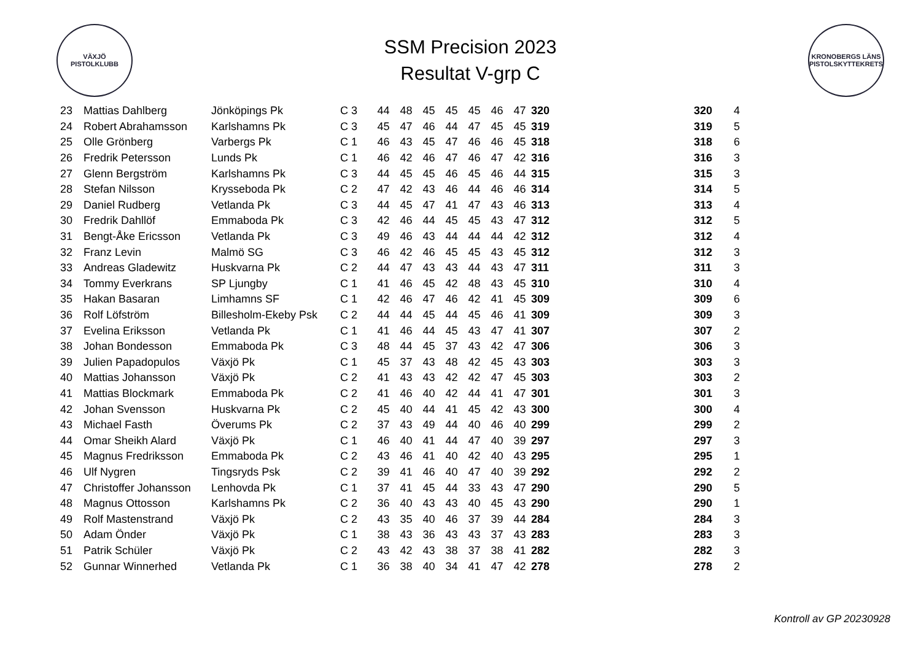VÄXJÖ
PISTOLKLUBB
SSM Precision 2023
Resultat V-grp C
KRONOBERGS LÄNS PISTOLSKYTTEKRETS
| 23 | Mattias Dahlberg | Jönköpings Pk | C 3 | 44 | 48 | 45 | 45 | 45 | 46 | 47 | 320 | | 320 | 4 |
| 24 | Robert Abrahamsson | Karlshamns Pk | C 3 | 45 | 47 | 46 | 44 | 47 | 45 | 45 | 319 | | 319 | 5 |
| 25 | Olle Grönberg | Varbergs Pk | C 1 | 46 | 43 | 45 | 47 | 46 | 46 | 45 | 318 | | 318 | 6 |
| 26 | Fredrik Petersson | Lunds Pk | C 1 | 46 | 42 | 46 | 47 | 46 | 47 | 42 | 316 | | 316 | 3 |
| 27 | Glenn Bergström | Karlshamns Pk | C 3 | 44 | 45 | 45 | 46 | 45 | 46 | 44 | 315 | | 315 | 3 |
| 28 | Stefan Nilsson | Krysseboda Pk | C 2 | 47 | 42 | 43 | 46 | 44 | 46 | 46 | 314 | | 314 | 5 |
| 29 | Daniel Rudberg | Vetlanda Pk | C 3 | 44 | 45 | 47 | 41 | 47 | 43 | 46 | 313 | | 313 | 4 |
| 30 | Fredrik Dahllöf | Emmaboda Pk | C 3 | 42 | 46 | 44 | 45 | 45 | 43 | 47 | 312 | | 312 | 5 |
| 31 | Bengt-Åke Ericsson | Vetlanda Pk | C 3 | 49 | 46 | 43 | 44 | 44 | 44 | 42 | 312 | | 312 | 4 |
| 32 | Franz Levin | Malmö SG | C 3 | 46 | 42 | 46 | 45 | 45 | 43 | 45 | 312 | | 312 | 3 |
| 33 | Andreas Gladewitz | Huskvarna Pk | C 2 | 44 | 47 | 43 | 43 | 44 | 43 | 47 | 311 | | 311 | 3 |
| 34 | Tommy Everkrans | SP Ljungby | C 1 | 41 | 46 | 45 | 42 | 48 | 43 | 45 | 310 | | 310 | 4 |
| 35 | Hakan Basaran | Limhamns SF | C 1 | 42 | 46 | 47 | 46 | 42 | 41 | 45 | 309 | | 309 | 6 |
| 36 | Rolf Löfström | Billesholm-Ekeby Psk | C 2 | 44 | 44 | 45 | 44 | 45 | 46 | 41 | 309 | | 309 | 3 |
| 37 | Evelina Eriksson | Vetlanda Pk | C 1 | 41 | 46 | 44 | 45 | 43 | 47 | 41 | 307 | | 307 | 2 |
| 38 | Johan Bondesson | Emmaboda Pk | C 3 | 48 | 44 | 45 | 37 | 43 | 42 | 47 | 306 | | 306 | 3 |
| 39 | Julien Papadopulos | Växjö Pk | C 1 | 45 | 37 | 43 | 48 | 42 | 45 | 43 | 303 | | 303 | 3 |
| 40 | Mattias Johansson | Växjö Pk | C 2 | 41 | 43 | 43 | 42 | 42 | 47 | 45 | 303 | | 303 | 2 |
| 41 | Mattias Blockmark | Emmaboda Pk | C 2 | 41 | 46 | 40 | 42 | 44 | 41 | 47 | 301 | | 301 | 3 |
| 42 | Johan Svensson | Huskvarna Pk | C 2 | 45 | 40 | 44 | 41 | 45 | 42 | 43 | 300 | | 300 | 4 |
| 43 | Michael Fasth | Överums Pk | C 2 | 37 | 43 | 49 | 44 | 40 | 46 | 40 | 299 | | 299 | 2 |
| 44 | Omar Sheikh Alard | Växjö Pk | C 1 | 46 | 40 | 41 | 44 | 47 | 40 | 39 | 297 | | 297 | 3 |
| 45 | Magnus Fredriksson | Emmaboda Pk | C 2 | 43 | 46 | 41 | 40 | 42 | 40 | 43 | 295 | | 295 | 1 |
| 46 | Ulf Nygren | Tingsryds Psk | C 2 | 39 | 41 | 46 | 40 | 47 | 40 | 39 | 292 | | 292 | 2 |
| 47 | Christoffer Johansson | Lenhovda Pk | C 1 | 37 | 41 | 45 | 44 | 33 | 43 | 47 | 290 | | 290 | 5 |
| 48 | Magnus Ottosson | Karlshamns Pk | C 2 | 36 | 40 | 43 | 43 | 40 | 45 | 43 | 290 | | 290 | 1 |
| 49 | Rolf Mastenstrand | Växjö Pk | C 2 | 43 | 35 | 40 | 46 | 37 | 39 | 44 | 284 | | 284 | 3 |
| 50 | Adam Önder | Växjö Pk | C 1 | 38 | 43 | 36 | 43 | 43 | 37 | 43 | 283 | | 283 | 3 |
| 51 | Patrik Schüler | Växjö Pk | C 2 | 43 | 42 | 43 | 38 | 37 | 38 | 41 | 282 | | 282 | 3 |
| 52 | Gunnar Winnerhed | Vetlanda Pk | C 1 | 36 | 38 | 40 | 34 | 41 | 47 | 42 | 278 | | 278 | 2 |
Kontroll av GP 20230928